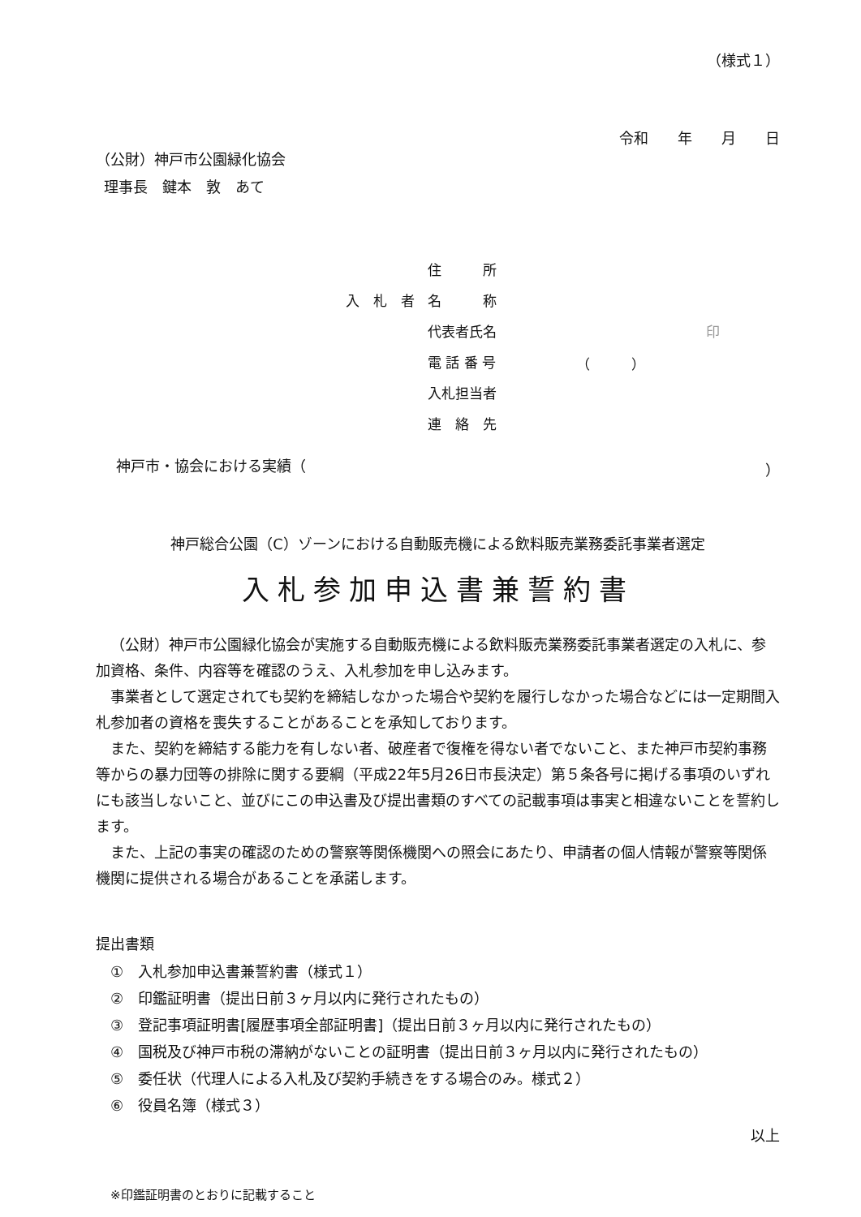（様式１）
令和　　年　　月　　日
（公財）神戸市公園緑化協会
理事長　鍵本　敦　あて
| | 住 所 | |
| 入 札 者 | 名 称 | |
| | 代表者氏名 | 印 |
| | 電 話 番 号 | （ ） |
| | 入札担当者 | |
| | 連 絡 先 | |
神戸市・協会における実績（ ）
神戸総合公園（C）ゾーンにおける自動販売機による飲料販売業務委託事業者選定
入札参加申込書兼誓約書
（公財）神戸市公園緑化協会が実施する自動販売機による飲料販売業務委託事業者選定の入札に、参加資格、条件、内容等を確認のうえ、入札参加を申し込みます。
事業者として選定されても契約を締結しなかった場合や契約を履行しなかった場合などには一定期間入札参加者の資格を喪失することがあることを承知しております。
また、契約を締結する能力を有しない者、破産者で復権を得ない者でないこと、また神戸市契約事務等からの暴力団等の排除に関する要綱（平成22年5月26日市長決定）第５条各号に掲げる事項のいずれにも該当しないこと、並びにこの申込書及び提出書類のすべての記載事項は事実と相違ないことを誓約します。
また、上記の事実の確認のための警察等関係機関への照会にあたり、申請者の個人情報が警察等関係機関に提供される場合があることを承諾します。
提出書類
①　入札参加申込書兼誓約書（様式１）
②　印鑑証明書（提出日前３ヶ月以内に発行されたもの）
③　登記事項証明書[履歴事項全部証明書]（提出日前３ヶ月以内に発行されたもの）
④　国税及び神戸市税の滞納がないことの証明書（提出日前３ヶ月以内に発行されたもの）
⑤　委任状（代理人による入札及び契約手続きをする場合のみ。様式２）
⑥　役員名簿（様式３）
以上
※印鑑証明書のとおりに記載すること